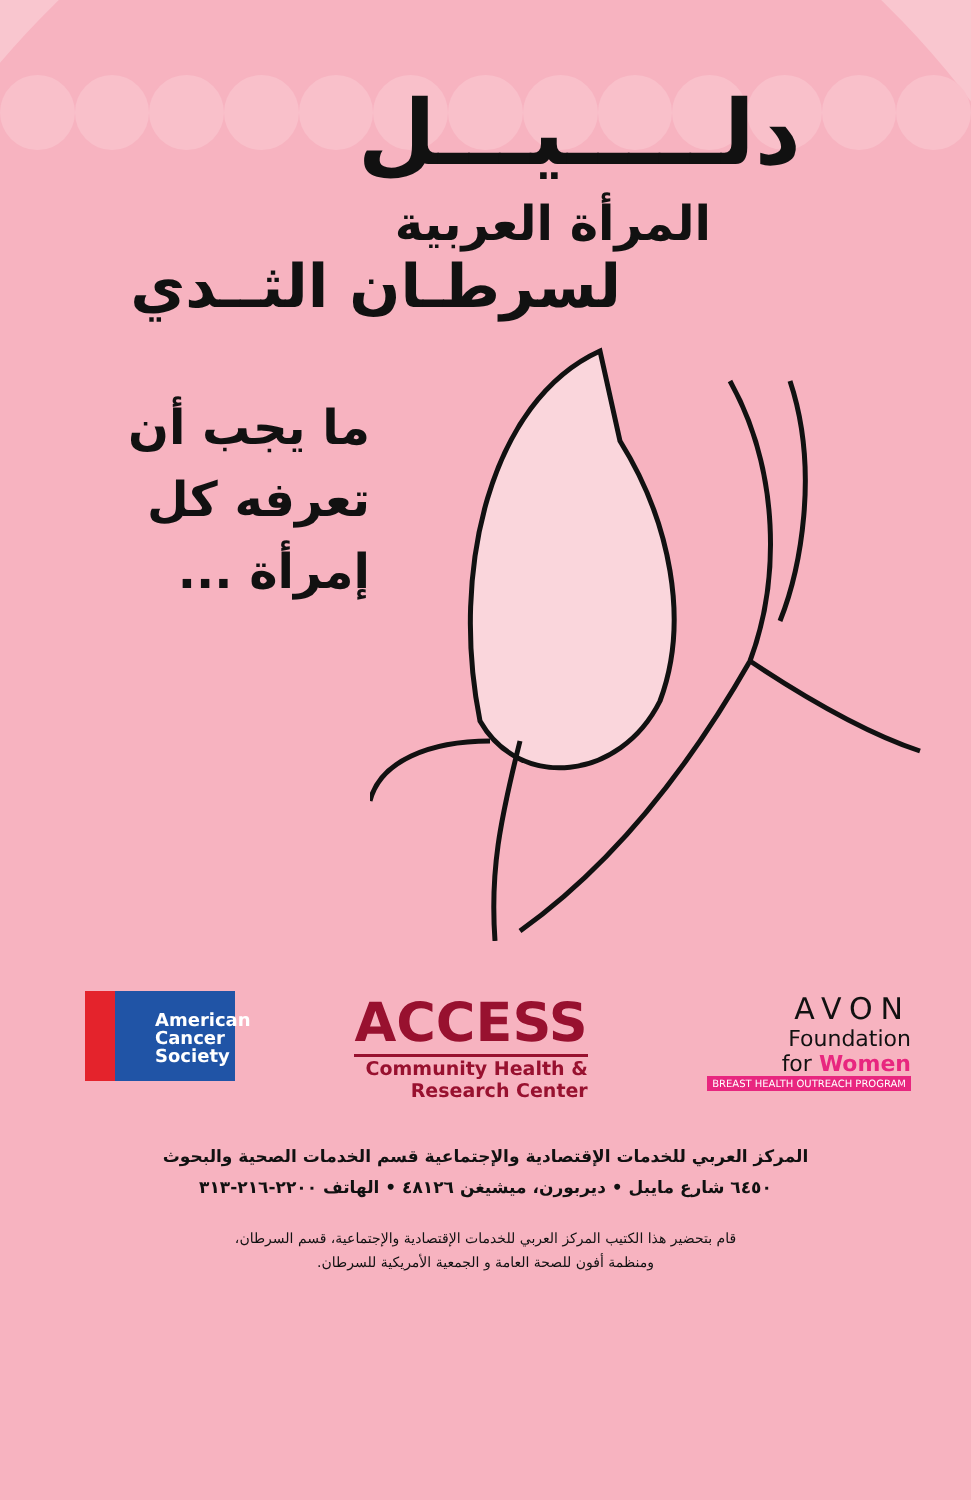دلـــــيـــل
المرأة العربية
لسرطـان الثــدي
ما يجب أن
تعرفه كل
إمرأة ...
American
Cancer
Society
ACCESS
Community Health &
Research Center
AVON
Foundation
for Women
BREAST HEALTH OUTREACH PROGRAM
المركز العربي للخدمات الإقتصادية والإجتماعية قسم الخدمات الصحية والبحوث
٦٤٥٠ شارع مايبل • ديربورن، ميشيغن ٤٨١٢٦ • الهاتف ٢٢٠٠-٢١٦-٣١٣
قام بتحضير هذا الكتيب المركز العربي للخدمات الإقتصادية والإجتماعية، قسم السرطان،
ومنظمة أفون للصحة العامة و الجمعية الأمريكية للسرطان.